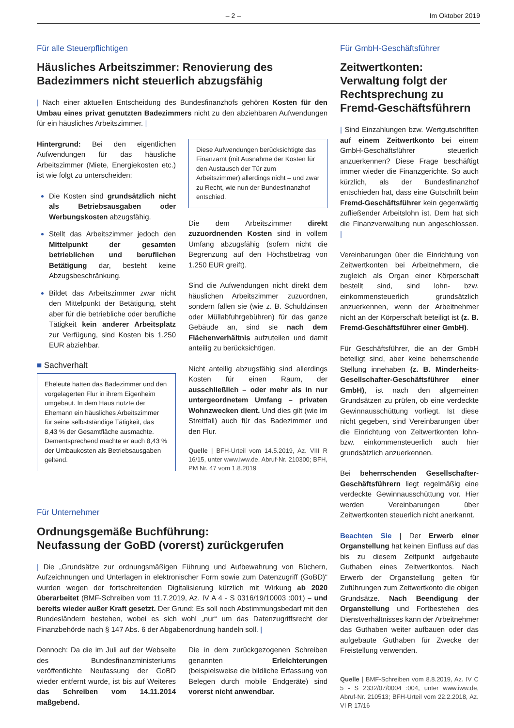– 2 – Im Oktober 2019
Für alle Steuerpflichtigen
Häusliches Arbeitszimmer: Renovierung des Badezimmers nicht steuerlich abzugsfähig
| Nach einer aktuellen Entscheidung des Bundesfinanzhofs gehören Kosten für den Umbau eines privat genutzten Badezimmers nicht zu den abziehbaren Aufwendungen für ein häusliches Arbeitszimmer. |
Hintergrund: Bei den eigentlichen Aufwendungen für das häusliche Arbeitszimmer (Miete, Energiekosten etc.) ist wie folgt zu unterscheiden:
Die Kosten sind grundsätzlich nicht als Betriebsausgaben oder Werbungskosten abzugsfähig.
Stellt das Arbeitszimmer jedoch den Mittelpunkt der gesamten betrieblichen und beruflichen Betätigung dar, besteht keine Abzugsbeschränkung.
Bildet das Arbeitszimmer zwar nicht den Mittelpunkt der Betätigung, steht aber für die betriebliche oder berufliche Tätigkeit kein anderer Arbeitsplatz zur Verfügung, sind Kosten bis 1.250 EUR abziehbar.
■ Sachverhalt
Eheleute hatten das Badezimmer und den vorgelagerten Flur in ihrem Eigenheim umgebaut. In dem Haus nutzte der Ehemann ein häusliches Arbeitszimmer für seine selbstständige Tätigkeit, das 8,43 % der Gesamtfläche ausmachte. Dementsprechend machte er auch 8,43 % der Umbaukosten als Betriebsausgaben geltend.
Diese Aufwendungen berücksichtigte das Finanzamt (mit Ausnahme der Kosten für den Austausch der Tür zum Arbeitszimmer) allerdings nicht – und zwar zu Recht, wie nun der Bundesfinanzhof entschied.
Die dem Arbeitszimmer direkt zuzuordnenden Kosten sind in vollem Umfang abzugsfähig (sofern nicht die Begrenzung auf den Höchstbetrag von 1.250 EUR greift).
Sind die Aufwendungen nicht direkt dem häuslichen Arbeitszimmer zuzuordnen, sondern fallen sie (wie z. B. Schuldzinsen oder Müllabfuhrgebühren) für das ganze Gebäude an, sind sie nach dem Flächenverhältnis aufzuteilen und damit anteilig zu berücksichtigen.
Nicht anteilig abzugsfähig sind allerdings Kosten für einen Raum, der ausschließlich – oder mehr als in nur untergeordnetem Umfang – privaten Wohnzwecken dient. Und dies gilt (wie im Streitfall) auch für das Badezimmer und den Flur.
Quelle | BFH-Urteil vom 14.5.2019, Az. VIII R 16/15, unter www.iww.de, Abruf-Nr. 210300; BFH, PM Nr. 47 vom 1.8.2019
Für Unternehmer
Ordnungsgemäße Buchführung:
Neufassung der GoBD (vorerst) zurückgerufen
| Die „Grundsätze zur ordnungsmäßigen Führung und Aufbewahrung von Büchern, Aufzeichnungen und Unterlagen in elektronischer Form sowie zum Datenzugriff (GoBD)“ wurden wegen der fortschreitenden Digitalisierung kürzlich mit Wirkung ab 2020 überarbeitet (BMF-Schreiben vom 11.7.2019, Az. IV A 4 - S 0316/19/10003 :001) – und bereits wieder außer Kraft gesetzt. Der Grund: Es soll noch Abstimmungsbedarf mit den Bundesländern bestehen, wobei es sich wohl „nur“ um das Datenzugriffsrecht der Finanzbehörde nach § 147 Abs. 6 der Abgabenordnung handeln soll. |
Dennoch: Da die im Juli auf der Webseite des Bundesfinanzministeriums veröffentlichte Neufassung der GoBD wieder entfernt wurde, ist bis auf Weiteres das Schreiben vom 14.11.2014 maßgebend.
Die in dem zurückgezogenen Schreiben genannten Erleichterungen (beispielsweise die bildliche Erfassung von Belegen durch mobile Endgeräte) sind vorerst nicht anwendbar.
Für GmbH-Geschäftsführer
Zeitwertkonten:
Verwaltung folgt der Rechtsprechung zu Fremd-Geschäftsführern
| Sind Einzahlungen bzw. Wertgutschriften auf einem Zeitwertkonto bei einem GmbH-Geschäftsführer steuerlich anzuerkennen? Diese Frage beschäftigt immer wieder die Finanzgerichte. So auch kürzlich, als der Bundesfinanzhof entschieden hat, dass eine Gutschrift beim Fremd-Geschäftsführer kein gegenwärtig zufließender Arbeitslohn ist. Dem hat sich die Finanzverwaltung nun angeschlossen. |
Vereinbarungen über die Einrichtung von Zeitwertkonten bei Arbeitnehmern, die zugleich als Organ einer Körperschaft bestellt sind, sind lohn- bzw. einkommensteuerlich grundsätzlich anzuerkennen, wenn der Arbeitnehmer nicht an der Körperschaft beteiligt ist (z. B. Fremd-Geschäftsführer einer GmbH).
Für Geschäftsführer, die an der GmbH beteiligt sind, aber keine beherrschende Stellung innehaben (z. B. Minderheits-Gesellschafter-Geschäftsführer einer GmbH), ist nach den allgemeinen Grundsätzen zu prüfen, ob eine verdeckte Gewinnausschüttung vorliegt. Ist diese nicht gegeben, sind Vereinbarungen über die Einrichtung von Zeitwertkonten lohn- bzw. einkommensteuerlich auch hier grundsätzlich anzuerkennen.
Bei beherrschenden Gesellschafter-Geschäftsführern liegt regelmäßig eine verdeckte Gewinnausschüttung vor. Hier werden Vereinbarungen über Zeitwertkonten steuerlich nicht anerkannt.
Beachten Sie | Der Erwerb einer Organstellung hat keinen Einfluss auf das bis zu diesem Zeitpunkt aufgebaute Guthaben eines Zeitwertkontos. Nach Erwerb der Organstellung gelten für Zuführungen zum Zeitwertkonto die obigen Grundsätze. Nach Beendigung der Organstellung und Fortbestehen des Dienstverhältnisses kann der Arbeitnehmer das Guthaben weiter aufbauen oder das aufgebaute Guthaben für Zwecke der Freistellung verwenden.
Quelle | BMF-Schreiben vom 8.8.2019, Az. IV C 5 - S 2332/07/0004 :004, unter www.iww.de, Abruf-Nr. 210513; BFH-Urteil vom 22.2.2018, Az. VI R 17/16